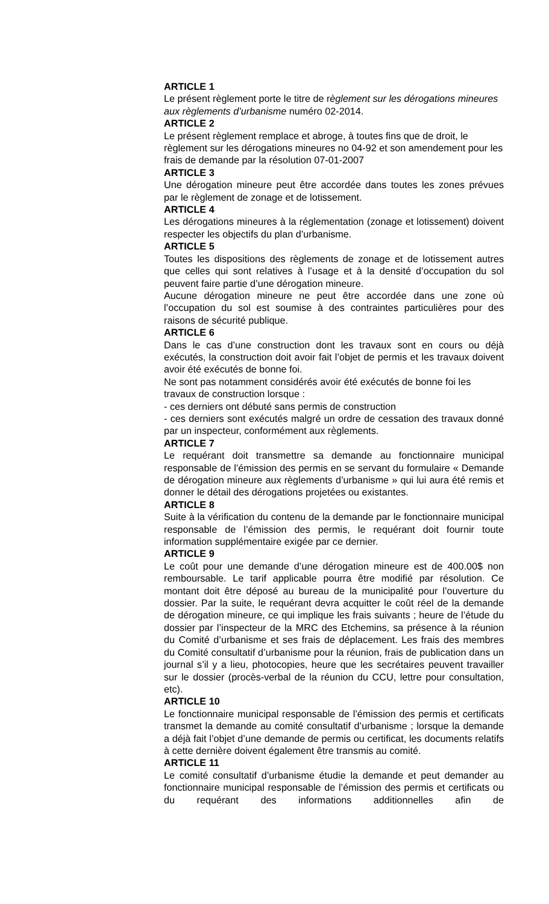ARTICLE 1
Le présent règlement porte le titre de règlement sur les dérogations mineures aux règlements d’urbanisme numéro 02-2014.
ARTICLE 2
Le présent règlement remplace et abroge, à toutes fins que de droit, le règlement sur les dérogations mineures no 04-92 et son amendement pour les frais de demande par la résolution 07-01-2007
ARTICLE 3
Une dérogation mineure peut être accordée dans toutes les zones prévues par le règlement de zonage et de lotissement.
ARTICLE 4
Les dérogations mineures à la réglementation (zonage et lotissement) doivent respecter les objectifs du plan d’urbanisme.
ARTICLE 5
Toutes les dispositions des règlements de zonage et de lotissement autres que celles qui sont relatives à l’usage et à la densité d’occupation du sol peuvent faire partie d’une dérogation mineure.
Aucune dérogation mineure ne peut être accordée dans une zone où l’occupation du sol est soumise à des contraintes particulières pour des raisons de sécurité publique.
ARTICLE 6
Dans le cas d’une construction dont les travaux sont en cours ou déjà exécutés, la construction doit avoir fait l’objet de permis et les travaux doivent avoir été exécutés de bonne foi.
Ne sont pas notamment considérés avoir été exécutés de bonne foi les travaux de construction lorsque :
- ces derniers ont débuté sans permis de construction
- ces derniers sont exécutés malgré un ordre de cessation des travaux donné par un inspecteur, conformément aux règlements.
ARTICLE 7
Le requérant doit transmettre sa demande au fonctionnaire municipal responsable de l’émission des permis en se servant du formulaire « Demande de dérogation mineure aux règlements d’urbanisme » qui lui aura été remis et donner le détail des dérogations projetées ou existantes.
ARTICLE 8
Suite à la vérification du contenu de la demande par le fonctionnaire municipal responsable de l’émission des permis, le requérant doit fournir toute information supplémentaire exigée par ce dernier.
ARTICLE 9
Le coût pour une demande d’une dérogation mineure est de 400.00$ non remboursable. Le tarif applicable pourra être modifié par résolution. Ce montant doit être déposé au bureau de la municipalité pour l’ouverture du dossier. Par la suite, le requérant devra acquitter le coût réel de la demande de dérogation mineure, ce qui implique les frais suivants ; heure de l’étude du dossier par l’inspecteur de la MRC des Etchemins, sa présence à la réunion du Comité d’urbanisme et ses frais de déplacement. Les frais des membres du Comité consultatif d’urbanisme pour la réunion, frais de publication dans un journal s’il y a lieu, photocopies, heure que les secrétaires peuvent travailler sur le dossier (procès-verbal de la réunion du CCU, lettre pour consultation, etc).
ARTICLE 10
Le fonctionnaire municipal responsable de l’émission des permis et certificats transmet la demande au comité consultatif d’urbanisme ; lorsque la demande a déjà fait l’objet d’une demande de permis ou certificat, les documents relatifs à cette dernière doivent également être transmis au comité.
ARTICLE 11
Le comité consultatif d’urbanisme étudie la demande et peut demander au fonctionnaire municipal responsable de l’émission des permis et certificats ou du requérant des informations additionnelles afin de